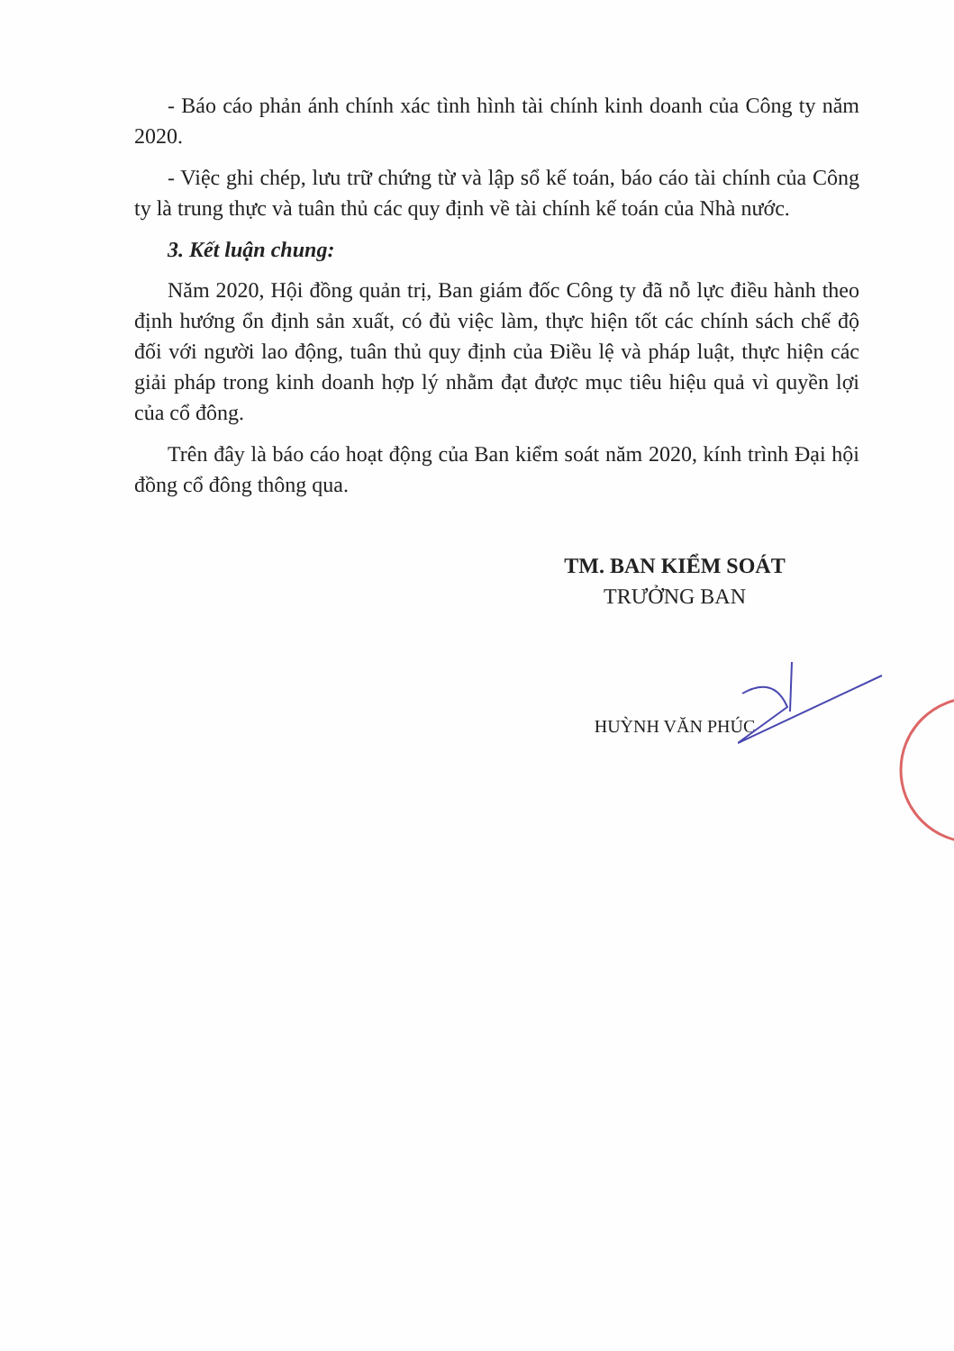- Báo cáo phản ánh chính xác tình hình tài chính kinh doanh của Công ty năm 2020.
- Việc ghi chép, lưu trữ chứng từ và lập sổ kế toán, báo cáo tài chính của Công ty là trung thực và tuân thủ các quy định về tài chính kế toán của Nhà nước.
3. Kết luận chung:
Năm 2020, Hội đồng quản trị, Ban giám đốc Công ty đã nỗ lực điều hành theo định hướng ổn định sản xuất, có đủ việc làm, thực hiện tốt các chính sách chế độ đối với người lao động, tuân thủ quy định của Điều lệ và pháp luật, thực hiện các giải pháp trong kinh doanh hợp lý nhằm đạt được mục tiêu hiệu quả vì quyền lợi của cổ đông.
Trên đây là báo cáo hoạt động của Ban kiểm soát năm 2020, kính trình Đại hội đồng cổ đông thông qua.
TM. BAN KIỂM SOÁT
TRƯỞNG BAN
HUỲNH VĂN PHÚC